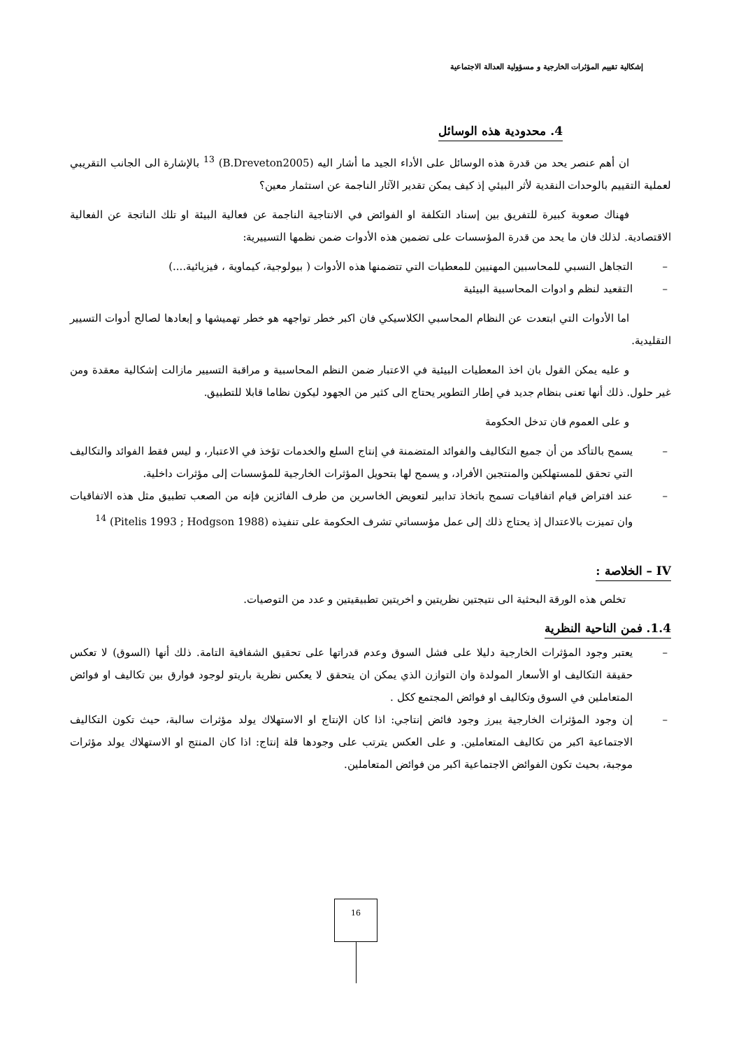إشكالية تقييم المؤثرات الخارجية و مسؤولية العدالة الاجتماعية
4. محدودية هذه الوسائل
ان أهم عنصر يحد من قدرة هذه الوسائل على الأداء الجيد ما أشار اليه (B.Dreveton2005) <sup>13</sup> بالإشارة الى الجانب التقريبي لعملية التقييم بالوحدات النقدية لأثر البيئي إذ كيف يمكن تقدير الآثار الناجمة عن استثمار معين؟
فهناك صعوبة كبيرة للتفريق بين إسناد التكلفة او الفوائض في الانتاجية الناجمة عن فعالية البيئة او تلك الناتجة عن الفعالية الاقتصادية. لذلك فان ما يحد من قدرة المؤسسات على تضمين هذه الأدوات ضمن نظمها التسييرية:
– التجاهل النسبي للمحاسبين المهنيين للمعطيات التي تتضمنها هذه الأدوات ( بيولوجية، كيماوية ، فيزيائية....)
– التقعيد لنظم و ادوات المحاسبية البيئية
اما الأدوات التي ابتعدت عن النظام المحاسبي الكلاسيكي فان اكبر خطر تواجهه هو خطر تهميشها و إبعادها لصالح أدوات التسيير التقليدية.
و عليه يمكن القول بان اخذ المعطيات البيئية في الاعتبار ضمن النظم المحاسبية و مراقبة التسيير مازالت إشكالية معقدة ومن غير حلول. ذلك أنها تعنى بنظام جديد في إطار التطوير يحتاج الى كثير من الجهود ليكون نظاما قابلا للتطبيق.
و على العموم قان تدخل الحكومة
– يسمح بالتأكد من أن جميع التكاليف والفوائد المتضمنة في إنتاج السلع والخدمات تؤخذ في الاعتبار، و ليس فقط الفوائد والتكاليف التي تحقق للمستهلكين والمنتجين الأفراد، و يسمح لها بتحويل المؤثرات الخارجية للمؤسسات إلى مؤثرات داخلية.
– عند افتراض قيام اتفاقيات تسمح باتخاذ تدابير لتعويض الخاسرين من طرف الفائزين فإنه من الصعب تطبيق مثل هذه الاتفاقيات وان تميزت بالاعتدال إذ يحتاج ذلك إلى عمل مؤسساتي تشرف الحكومة على تنفيذه (Pitelis 1993 ; Hodgson 1988) <sup>14</sup>
IV – الخلاصة :
تخلص هذه الورقة البحثية الى نتيجتين نظريتين و اخريتين تطبيقيتين و عدد من التوصيات.
1.4. فمن الناحية النظرية
– يعتبر وجود المؤثرات الخارجية دليلا على فشل السوق وعدم قدراتها على تحقيق الشفافية التامة. ذلك أنها (السوق) لا تعكس حقيقة التكاليف او الأسعار المولدة وان التوازن الذي يمكن ان يتحقق لا يعكس نظرية باريتو لوجود فوارق بين تكاليف او فوائض المتعاملين في السوق وتكاليف او فوائض المجتمع ككل .
– إن وجود المؤثرات الخارجية يبرز وجود فائض إنتاجي: اذا كان الإنتاج او الاستهلاك يولد مؤثرات سالبة، حيث تكون التكاليف الاجتماعية اكبر من تكاليف المتعاملين. و على العكس يترتب على وجودها قلة إنتاج: اذا كان المنتج او الاستهلاك يولد مؤثرات موجبة، بحيث تكون الفوائض الاجتماعية اكبر من فوائض المتعاملين.
16